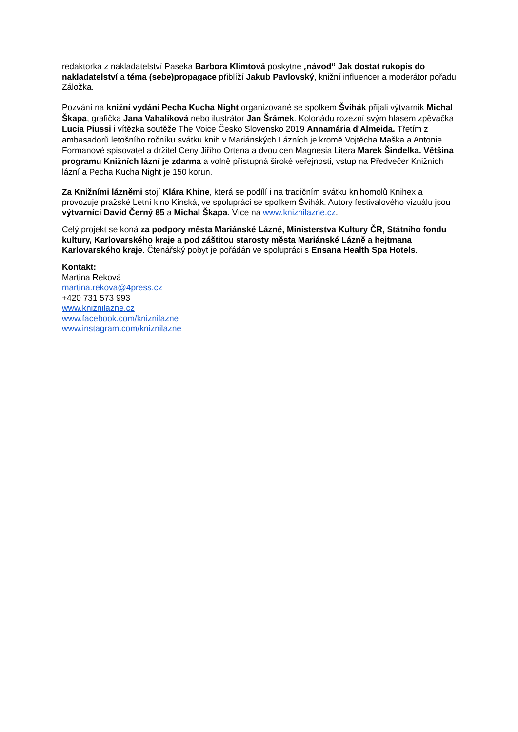redaktorka z nakladatelství Paseka Barbora Klimtová poskytne „návod“ Jak dostat rukopis do nakladatelství a téma (sebe)propagace přiblíží Jakub Pavlovský, knižní influencer a moderátor pořadu Záložka.
Pozvání na knižní vydání Pecha Kucha Night organizované se spolkem Švihák přijali výtvarník Michal Škapa, grafička Jana Vahalíková nebo ilustrátor Jan Šrámek. Kolonádu rozezní svým hlasem zpěvačka Lucia Piussi i vítězka soutěže The Voice Česko Slovensko 2019 Annamária d'Almeida. Třetím z ambasadorů letošního ročníku svátku knih v Mariánských Lázních je kromě Vojtěcha Maška a Antonie Formanové spisovatel a držitel Ceny Jiřího Ortena a dvou cen Magnesia Litera Marek Šindelka. Většina programu Knižních lázní je zdarma a volně přístupná široké veřejnosti, vstup na Předvečer Knižních lázní a Pecha Kucha Night je 150 korun.
Za Knižními lázněmi stojí Klára Khine, která se podílí i na tradičním svátku knihomolů Knihex a provozuje pražské Letní kino Kinská, ve spolupráci se spolkem Švihák. Autory festivalového vizuálu jsou výtvarníci David Černý 85 a Michal Škapa. Více na www.kniznilazne.cz.
Celý projekt se koná za podpory města Mariánské Lázně, Ministerstva Kultury ČR, Státního fondu kultury, Karlovarského kraje a pod záštitou starosty města Mariánské Lázně a hejtmana Karlovarského kraje. Čtenářský pobyt je pořádán ve spolupráci s Ensana Health Spa Hotels.
Kontakt:
Martina Reková
martina.rekova@4press.cz
+420 731 573 993
www.kniznilazne.cz
www.facebook.com/kniznilazne
www.instagram.com/kniznilazne